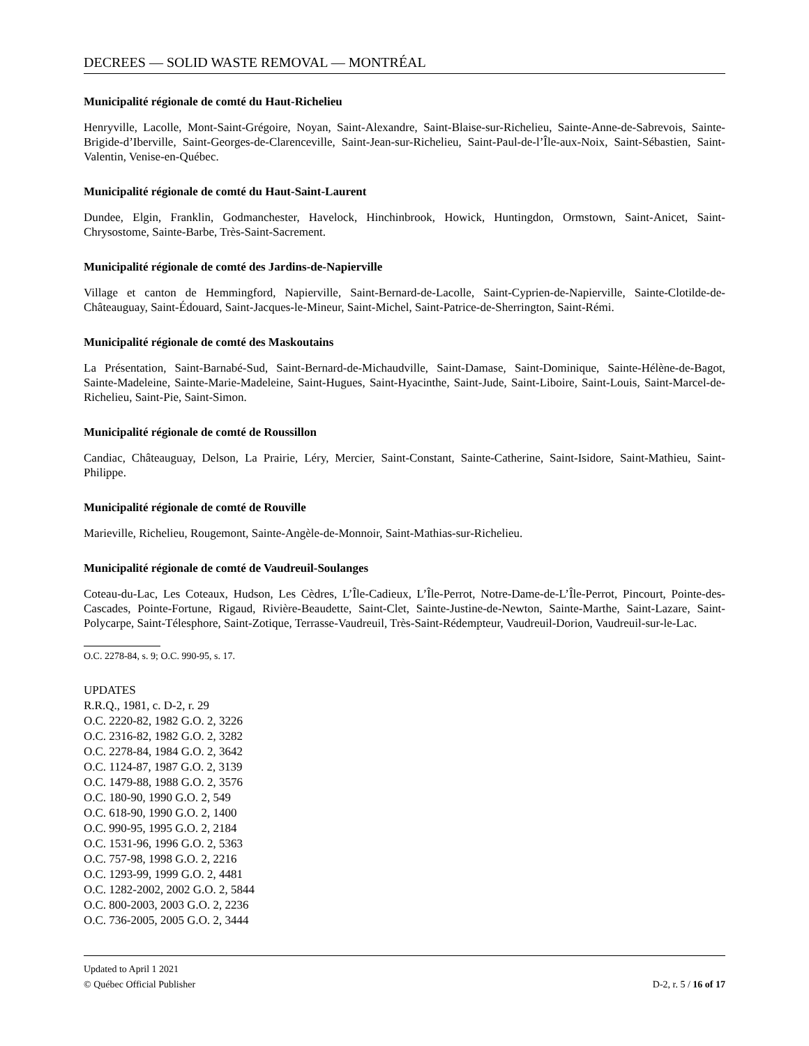DECREES — SOLID WASTE REMOVAL — MONTRÉAL
Municipalité régionale de comté du Haut-Richelieu
Henryville, Lacolle, Mont-Saint-Grégoire, Noyan, Saint-Alexandre, Saint-Blaise-sur-Richelieu, Sainte-Anne-de-Sabrevois, Sainte-Brigide-d’Iberville, Saint-Georges-de-Clarenceville, Saint-Jean-sur-Richelieu, Saint-Paul-de-l’Île-aux-Noix, Saint-Sébastien, Saint-Valentin, Venise-en-Québec.
Municipalité régionale de comté du Haut-Saint-Laurent
Dundee, Elgin, Franklin, Godmanchester, Havelock, Hinchinbrook, Howick, Huntingdon, Ormstown, Saint-Anicet, Saint-Chrysostome, Sainte-Barbe, Très-Saint-Sacrement.
Municipalité régionale de comté des Jardins-de-Napierville
Village et canton de Hemmingford, Napierville, Saint-Bernard-de-Lacolle, Saint-Cyprien-de-Napierville, Sainte-Clotilde-de-Châteauguay, Saint-Édouard, Saint-Jacques-le-Mineur, Saint-Michel, Saint-Patrice-de-Sherrington, Saint-Rémi.
Municipalité régionale de comté des Maskoutains
La Présentation, Saint-Barnabé-Sud, Saint-Bernard-de-Michaudville, Saint-Damase, Saint-Dominique, Sainte-Hélène-de-Bagot, Sainte-Madeleine, Sainte-Marie-Madeleine, Saint-Hugues, Saint-Hyacinthe, Saint-Jude, Saint-Liboire, Saint-Louis, Saint-Marcel-de-Richelieu, Saint-Pie, Saint-Simon.
Municipalité régionale de comté de Roussillon
Candiac, Châteauguay, Delson, La Prairie, Léry, Mercier, Saint-Constant, Sainte-Catherine, Saint-Isidore, Saint-Mathieu, Saint-Philippe.
Municipalité régionale de comté de Rouville
Marieville, Richelieu, Rougemont, Sainte-Angèle-de-Monnoir, Saint-Mathias-sur-Richelieu.
Municipalité régionale de comté de Vaudreuil-Soulanges
Coteau-du-Lac, Les Coteaux, Hudson, Les Cèdres, L’Île-Cadieux, L’Île-Perrot, Notre-Dame-de-L’Île-Perrot, Pincourt, Pointe-des-Cascades, Pointe-Fortune, Rigaud, Rivière-Beaudette, Saint-Clet, Sainte-Justine-de-Newton, Sainte-Marthe, Saint-Lazare, Saint-Polycarpe, Saint-Télesphore, Saint-Zotique, Terrasse-Vaudreuil, Très-Saint-Rédempteur, Vaudreuil-Dorion, Vaudreuil-sur-le-Lac.
O.C. 2278-84, s. 9; O.C. 990-95, s. 17.
UPDATES
R.R.Q., 1981, c. D-2, r. 29
O.C. 2220-82, 1982 G.O. 2, 3226
O.C. 2316-82, 1982 G.O. 2, 3282
O.C. 2278-84, 1984 G.O. 2, 3642
O.C. 1124-87, 1987 G.O. 2, 3139
O.C. 1479-88, 1988 G.O. 2, 3576
O.C. 180-90, 1990 G.O. 2, 549
O.C. 618-90, 1990 G.O. 2, 1400
O.C. 990-95, 1995 G.O. 2, 2184
O.C. 1531-96, 1996 G.O. 2, 5363
O.C. 757-98, 1998 G.O. 2, 2216
O.C. 1293-99, 1999 G.O. 2, 4481
O.C. 1282-2002, 2002 G.O. 2, 5844
O.C. 800-2003, 2003 G.O. 2, 2236
O.C. 736-2005, 2005 G.O. 2, 3444
Updated to April 1 2021
© Québec Official Publisher D-2, r. 5 / 16 of 17